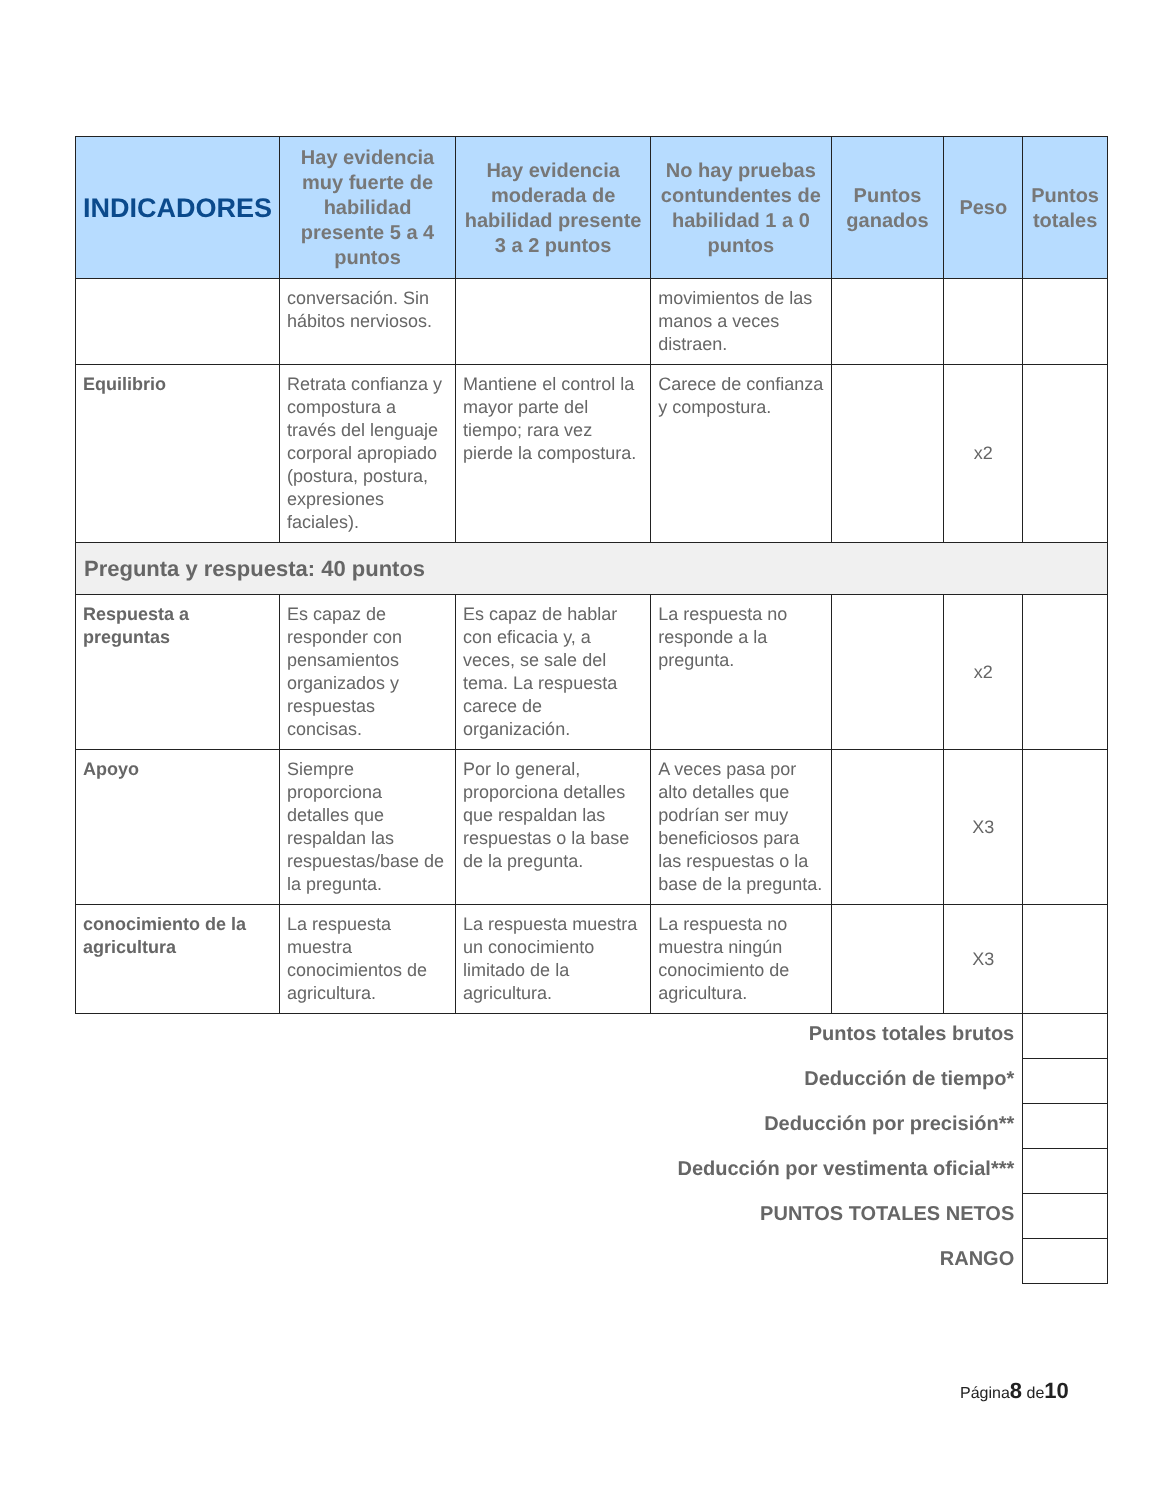| INDICADORES | Hay evidencia muy fuerte de habilidad presente 5 a 4 puntos | Hay evidencia moderada de habilidad presente 3 a 2 puntos | No hay pruebas contundentes de habilidad 1 a 0 puntos | Puntos ganados | Peso | Puntos totales |
| --- | --- | --- | --- | --- | --- | --- |
| | conversación. Sin hábitos nerviosos. | | movimientos de las manos a veces distraen. | | | |
| Equilibrio | Retrata confianza y compostura a través del lenguaje corporal apropiado (postura, postura, expresiones faciales). | Mantiene el control la mayor parte del tiempo; rara vez pierde la compostura. | Carece de confianza y compostura. | | x2 | |
| Pregunta y respuesta: 40 puntos | | | | | | |
| Respuesta a preguntas | Es capaz de responder con pensamientos organizados y respuestas concisas. | Es capaz de hablar con eficacia y, a veces, se sale del tema. La respuesta carece de organización. | La respuesta no responde a la pregunta. | | x2 | |
| Apoyo | Siempre proporciona detalles que respaldan las respuestas/base de la pregunta. | Por lo general, proporciona detalles que respaldan las respuestas o la base de la pregunta. | A veces pasa por alto detalles que podrían ser muy beneficiosos para las respuestas o la base de la pregunta. | | X3 | |
| conocimiento de la agricultura | La respuesta muestra conocimientos de agricultura. | La respuesta muestra un conocimiento limitado de la agricultura. | La respuesta no muestra ningún conocimiento de agricultura. | | X3 | |
| Puntos totales brutos | | | | | | |
| Deducción de tiempo* | | | | | | |
| Deducción por precisión** | | | | | | |
| Deducción por vestimenta oficial*** | | | | | | |
| PUNTOS TOTALES NETOS | | | | | | |
| RANGO | | | | | | |
Página8 de10